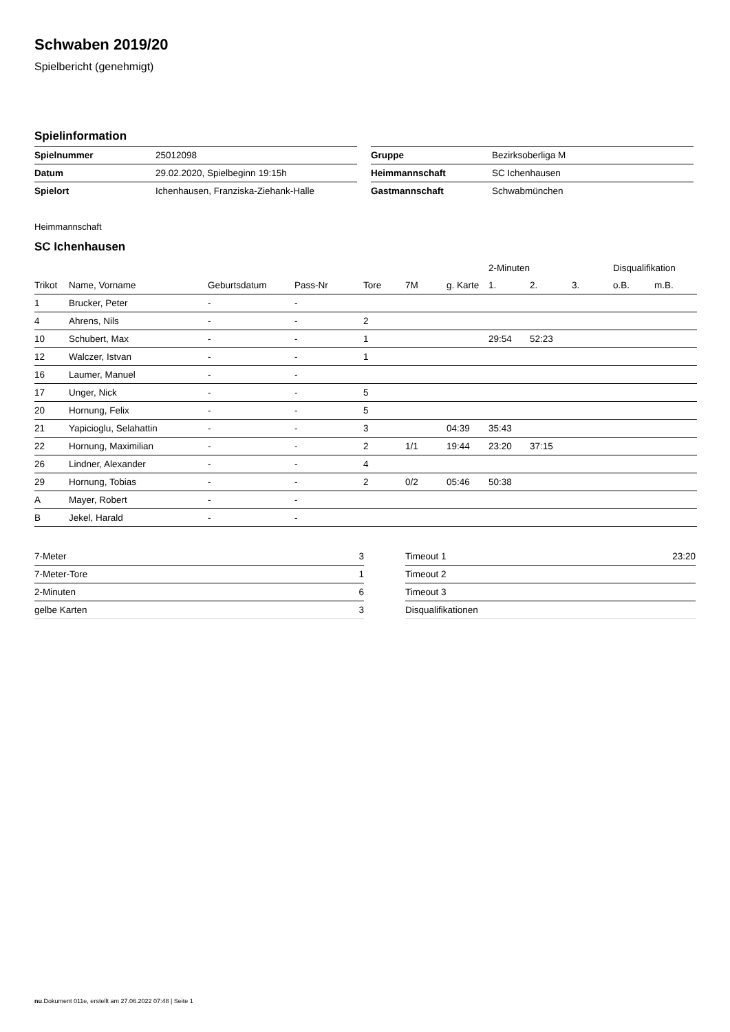Schwaben 2019/20
Spielbericht (genehmigt)
Spielinformation
| Spielnummer | 25012098 |
| Datum | 29.02.2020, Spielbeginn 19:15h |
| Spielort | Ichenhausen, Franziska-Ziehank-Halle |
| Gruppe | Bezirksoberliga M |
| Heimmannschaft | SC Ichenhausen |
| Gastmannschaft | Schwabmünchen |
Heimmannschaft
SC Ichenhausen
| | | | | | | | 2-Minuten | | | Disqualifikation | |
| --- | --- | --- | --- | --- | --- | --- | --- | --- | --- | --- | --- |
| Trikot | Name, Vorname | Geburtsdatum | Pass-Nr | Tore | 7M | g. Karte | 1. | 2. | 3. | o.B. | m.B. |
| 1 | Brucker, Peter | - | - | | | | | | | | |
| 4 | Ahrens, Nils | - | - | 2 | | | | | | | |
| 10 | Schubert, Max | - | - | 1 | | | 29:54 | 52:23 | | | |
| 12 | Walczer, Istvan | - | - | 1 | | | | | | | |
| 16 | Laumer, Manuel | - | - | | | | | | | | |
| 17 | Unger, Nick | - | - | 5 | | | | | | | |
| 20 | Hornung, Felix | - | - | 5 | | | | | | | |
| 21 | Yapicioglu, Selahattin | - | - | 3 | | 04:39 | 35:43 | | | | |
| 22 | Hornung, Maximilian | - | - | 2 | 1/1 | 19:44 | 23:20 | 37:15 | | | |
| 26 | Lindner, Alexander | - | - | 4 | | | | | | | |
| 29 | Hornung, Tobias | - | - | 2 | 0/2 | 05:46 | 50:38 | | | | |
| A | Mayer, Robert | - | - | | | | | | | | |
| B | Jekel, Harald | - | - | | | | | | | | |
| 7-Meter | 3 |
| 7-Meter-Tore | 1 |
| 2-Minuten | 6 |
| gelbe Karten | 3 |
| Timeout 1 | 23:20 |
| Timeout 2 | |
| Timeout 3 | |
| Disqualifikationen | |
nu.Dokument 011e, erstellt am 27.06.2022 07:48 | Seite 1